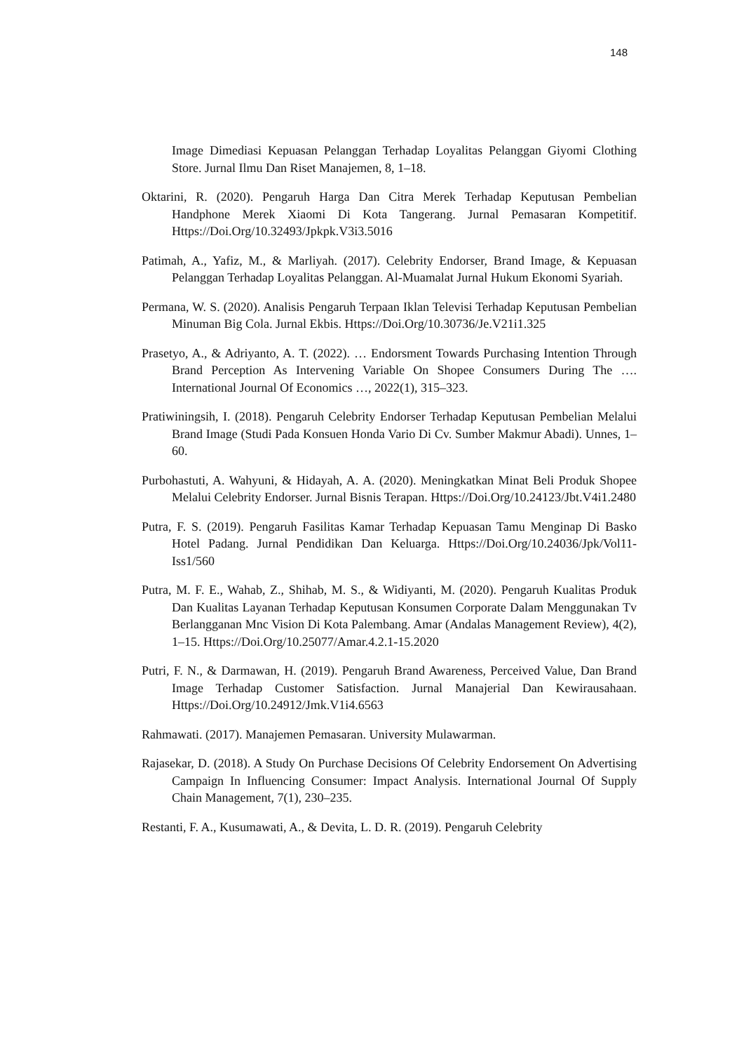148
Image Dimediasi Kepuasan Pelanggan Terhadap Loyalitas Pelanggan Giyomi Clothing Store. Jurnal Ilmu Dan Riset Manajemen, 8, 1–18.
Oktarini, R. (2020). Pengaruh Harga Dan Citra Merek Terhadap Keputusan Pembelian Handphone Merek Xiaomi Di Kota Tangerang. Jurnal Pemasaran Kompetitif. Https://Doi.Org/10.32493/Jpkpk.V3i3.5016
Patimah, A., Yafiz, M., & Marliyah. (2017). Celebrity Endorser, Brand Image, & Kepuasan Pelanggan Terhadap Loyalitas Pelanggan. Al-Muamalat Jurnal Hukum Ekonomi Syariah.
Permana, W. S. (2020). Analisis Pengaruh Terpaan Iklan Televisi Terhadap Keputusan Pembelian Minuman Big Cola. Jurnal Ekbis. Https://Doi.Org/10.30736/Je.V21i1.325
Prasetyo, A., & Adriyanto, A. T. (2022). … Endorsment Towards Purchasing Intention Through Brand Perception As Intervening Variable On Shopee Consumers During The …. International Journal Of Economics …, 2022(1), 315–323.
Pratiwiningsih, I. (2018). Pengaruh Celebrity Endorser Terhadap Keputusan Pembelian Melalui Brand Image (Studi Pada Konsuen Honda Vario Di Cv. Sumber Makmur Abadi). Unnes, 1–60.
Purbohastuti, A. Wahyuni, & Hidayah, A. A. (2020). Meningkatkan Minat Beli Produk Shopee Melalui Celebrity Endorser. Jurnal Bisnis Terapan. Https://Doi.Org/10.24123/Jbt.V4i1.2480
Putra, F. S. (2019). Pengaruh Fasilitas Kamar Terhadap Kepuasan Tamu Menginap Di Basko Hotel Padang. Jurnal Pendidikan Dan Keluarga. Https://Doi.Org/10.24036/Jpk/Vol11-Iss1/560
Putra, M. F. E., Wahab, Z., Shihab, M. S., & Widiyanti, M. (2020). Pengaruh Kualitas Produk Dan Kualitas Layanan Terhadap Keputusan Konsumen Corporate Dalam Menggunakan Tv Berlangganan Mnc Vision Di Kota Palembang. Amar (Andalas Management Review), 4(2), 1–15. Https://Doi.Org/10.25077/Amar.4.2.1-15.2020
Putri, F. N., & Darmawan, H. (2019). Pengaruh Brand Awareness, Perceived Value, Dan Brand Image Terhadap Customer Satisfaction. Jurnal Manajerial Dan Kewirausahaan. Https://Doi.Org/10.24912/Jmk.V1i4.6563
Rahmawati. (2017). Manajemen Pemasaran. University Mulawarman.
Rajasekar, D. (2018). A Study On Purchase Decisions Of Celebrity Endorsement On Advertising Campaign In Influencing Consumer: Impact Analysis. International Journal Of Supply Chain Management, 7(1), 230–235.
Restanti, F. A., Kusumawati, A., & Devita, L. D. R. (2019). Pengaruh Celebrity